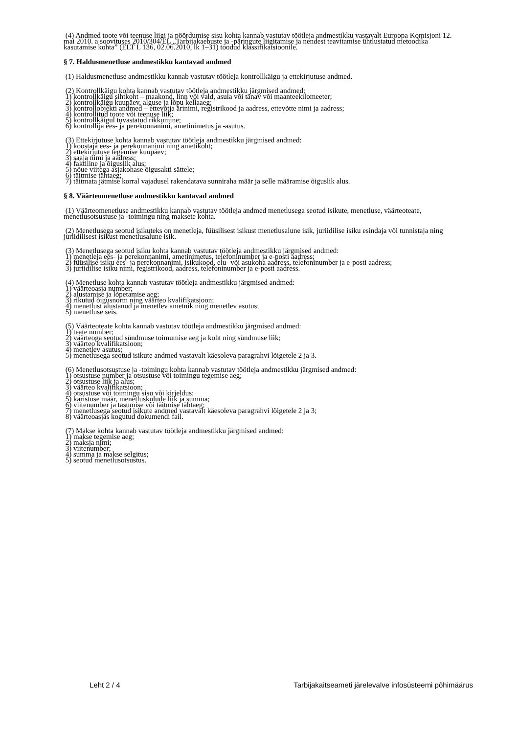(4) Andmed toote või teenuse liigi ja pöördumise sisu kohta kannab vastutav töötleja andmestikku vastavalt Euroopa Komisjoni 12. mai 2010. a soovituses 2010/304/EL „Tarbijakaebuste ja -päringute liigitamise ja nendest teavitamise ühtlustatud metoodika kasutamise kohta” (ELT L 136, 02.06.2010, lk 1–31) toodud klassifikatsioonile.
§ 7. Haldusmenetluse andmestikku kantavad andmed
(1) Haldusmenetluse andmestikku kannab vastutav töötleja kontrollkäigu ja ettekirjutuse andmed.
(2) Kontrollkäigu kohta kannab vastutav töötleja andmestikku järgmised andmed:
1) kontrollkäigu sihtkoht – maakond, linn või vald, asula või tänav või maanteekilomeeter;
2) kontrollkäigu kuupäev, alguse ja lõpu kellaaeg;
3) kontrollobjekti andmed – ettevõtja ärinimi, registrikood ja aadress, ettevõtte nimi ja aadress;
4) kontrollitud toote või teenuse liik;
5) kontrollkäigul tuvastatud rikkumine;
6) kontrollija ees- ja perekonnanimi, ametinimetus ja -asutus.
(3) Ettekirjutuse kohta kannab vastutav töötleja andmestikku järgmised andmed:
1) koostaja ees- ja perekonnanimi ning ametikoht;
2) ettekirjutuse tegemise kuupäev;
3) saaja nimi ja aadress;
4) faktiline ja õiguslik alus;
5) nõue viitega asjakohase õigusakti sättele;
6) täitmise tähtaeg;
7) täitmata jätmise korral vajadusel rakendatava sunniraha määr ja selle määramise õiguslik alus.
§ 8. Väärteomenetluse andmestikku kantavad andmed
(1) Väärteomenetluse andmestikku kannab vastutav töötleja andmed menetlusega seotud isikute, menetluse, väärteoteate, menetlusotsustuse ja -toimingu ning maksete kohta.
(2) Menetlusega seotud isikuteks on menetleja, füüsilisest isikust menetlusalune isik, juriidilise isiku esindaja või tunnistaja ning juriidilisest isikust menetlusalune isik.
(3) Menetlusega seotud isiku kohta kannab vastutav töötleja andmestikku järgmised andmed:
1) menetleja ees- ja perekonnanimi, ametinimetus, telefoninumber ja e-posti aadress;
2) füüsilise isiku ees- ja perekonnanimi, isikukood, elu- või asukoha aadress, telefoninumber ja e-posti aadress;
3) juriidilise isiku nimi, registrikood, aadress, telefoninumber ja e-posti aadress.
(4) Menetluse kohta kannab vastutav töötleja andmestikku järgmised andmed:
1) väärteoasja number;
2) alustamise ja lõpetamise aeg;
3) rikutud õigusnorm ning väärteo kvalifikatsioon;
4) menetlust alustanud ja menetlev ametnik ning menetlev asutus;
5) menetluse seis.
(5) Väärteoteate kohta kannab vastutav töötleja andmestikku järgmised andmed:
1) teate number;
2) väärteoga seotud sündmuse toimumise aeg ja koht ning sündmuse liik;
3) väärteo kvalifikatsioon;
4) menetlev asutus;
5) menetlusega seotud isikute andmed vastavalt käesoleva paragrahvi lõigetele 2 ja 3.
(6) Menetlusotsustuse ja -toimingu kohta kannab vastutav töötleja andmestikku järgmised andmed:
1) otsustuse number ja otsustuse või toimingu tegemise aeg;
2) otsustuse liik ja alus;
3) väärteo kvalifikatsioon;
4) otsustuse või toimingu sisu või kirjeldus;
5) karistuse määr, menetluskulude liik ja summa;
6) viitenumber ja tasumise või täitmise tähtaeg;
7) menetlusega seotud isikute andmed vastavalt käesoleva paragrahvi lõigetele 2 ja 3;
8) väärteoasjas kogutud dokumendi fail.
(7) Makse kohta kannab vastutav töötleja andmestikku järgmised andmed:
1) makse tegemise aeg;
2) maksja nimi;
3) viitenumber;
4) summa ja makse selgitus;
5) seotud menetlusotsustus.
Leht 2 / 4 Tarbijakaitseameti järelevalve infosüsteemi põhimäärus